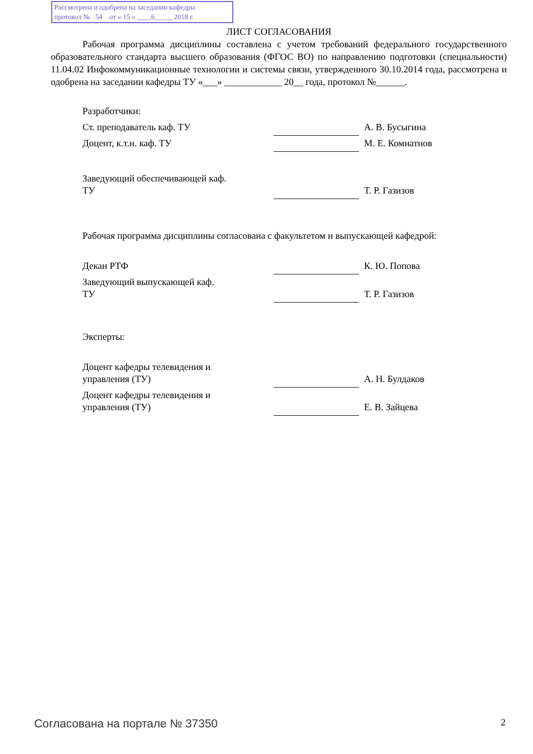Рассмотрена и одобрена на заседании кафедры
протокол № 54 от « 15 » ____6_____ 2018 г.
ЛИСТ СОГЛАСОВАНИЯ
Рабочая программа дисциплины составлена с учетом требований федерального государственного образовательного стандарта высшего образования (ФГОС ВО) по направлению подготовки (специальности) 11.04.02 Инфокоммуникационные технологии и системы связи, утвержденного 30.10.2014 года, рассмотрена и одобрена на заседании кафедры ТУ «___» ____________ 20__ года, протокол №______.
| Разработчики: | | |
| Ст. преподаватель каф. ТУ | | А. В. Бусыгина |
| Доцент, к.т.н. каф. ТУ | | М. Е. Комнатнов |
| Заведующий обеспечивающей каф. ТУ | | Т. Р. Газизов |
| Рабочая программа дисциплины согласована с факультетом и выпускающей кафедрой: | | |
| Декан РТФ | | К. Ю. Попова |
| Заведующий выпускающей каф. ТУ | | Т. Р. Газизов |
| Эксперты: | | |
| Доцент кафедры телевидения и управления (ТУ) | | А. Н. Булдаков |
| Доцент кафедры телевидения и управления (ТУ) | | Е. В. Зайцева |
Согласована на портале № 37350 2